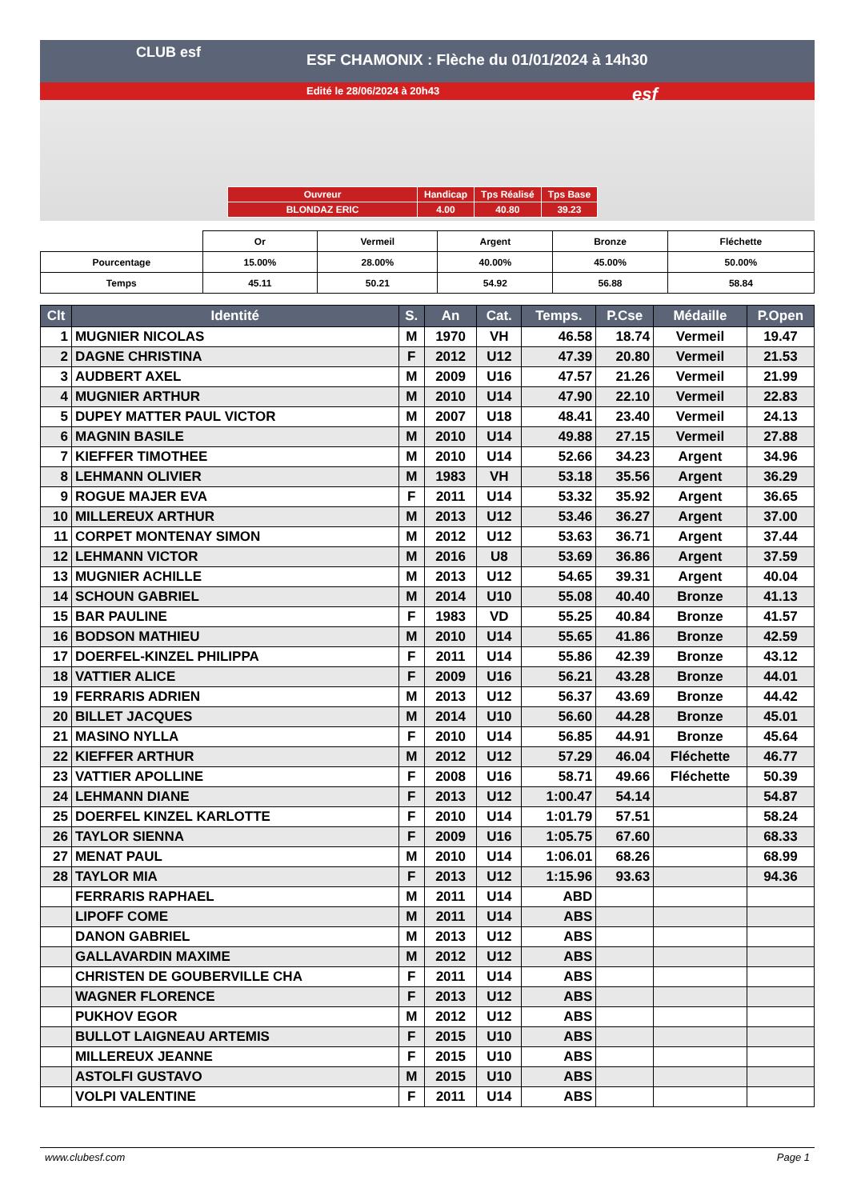ESF CHAMONIX : Flèche du 01/01/2024 à 14h30
Edité le 28/06/2024 à 20h43
CLUB esf
esf
| Ouvreur | Handicap | Tps Réalisé | Tps Base |
| BLONDAZ ERIC | 4.00 | 40.80 | 39.23 |
| | Or | Vermeil | Argent | Bronze | Fléchette |
| Pourcentage | 15.00% | 28.00% | 40.00% | 45.00% | 50.00% |
| Temps | 45.11 | 50.21 | 54.92 | 56.88 | 58.84 |
| Clt | Identité | S. | An | Cat. | Temps. | P.Cse | Médaille | P.Open |
| --- | --- | --- | --- | --- | --- | --- | --- | --- |
| 1 | MUGNIER NICOLAS | M | 1970 | VH | 46.58 | 18.74 | Vermeil | 19.47 |
| 2 | DAGNE CHRISTINA | F | 2012 | U12 | 47.39 | 20.80 | Vermeil | 21.53 |
| 3 | AUDBERT AXEL | M | 2009 | U16 | 47.57 | 21.26 | Vermeil | 21.99 |
| 4 | MUGNIER ARTHUR | M | 2010 | U14 | 47.90 | 22.10 | Vermeil | 22.83 |
| 5 | DUPEY MATTER PAUL VICTOR | M | 2007 | U18 | 48.41 | 23.40 | Vermeil | 24.13 |
| 6 | MAGNIN BASILE | M | 2010 | U14 | 49.88 | 27.15 | Vermeil | 27.88 |
| 7 | KIEFFER TIMOTHEE | M | 2010 | U14 | 52.66 | 34.23 | Argent | 34.96 |
| 8 | LEHMANN OLIVIER | M | 1983 | VH | 53.18 | 35.56 | Argent | 36.29 |
| 9 | ROGUE MAJER EVA | F | 2011 | U14 | 53.32 | 35.92 | Argent | 36.65 |
| 10 | MILLEREUX ARTHUR | M | 2013 | U12 | 53.46 | 36.27 | Argent | 37.00 |
| 11 | CORPET MONTENAY SIMON | M | 2012 | U12 | 53.63 | 36.71 | Argent | 37.44 |
| 12 | LEHMANN VICTOR | M | 2016 | U8 | 53.69 | 36.86 | Argent | 37.59 |
| 13 | MUGNIER ACHILLE | M | 2013 | U12 | 54.65 | 39.31 | Argent | 40.04 |
| 14 | SCHOUN GABRIEL | M | 2014 | U10 | 55.08 | 40.40 | Bronze | 41.13 |
| 15 | BAR PAULINE | F | 1983 | VD | 55.25 | 40.84 | Bronze | 41.57 |
| 16 | BODSON MATHIEU | M | 2010 | U14 | 55.65 | 41.86 | Bronze | 42.59 |
| 17 | DOERFEL-KINZEL PHILIPPA | F | 2011 | U14 | 55.86 | 42.39 | Bronze | 43.12 |
| 18 | VATTIER ALICE | F | 2009 | U16 | 56.21 | 43.28 | Bronze | 44.01 |
| 19 | FERRARIS ADRIEN | M | 2013 | U12 | 56.37 | 43.69 | Bronze | 44.42 |
| 20 | BILLET JACQUES | M | 2014 | U10 | 56.60 | 44.28 | Bronze | 45.01 |
| 21 | MASINO NYLLA | F | 2010 | U14 | 56.85 | 44.91 | Bronze | 45.64 |
| 22 | KIEFFER ARTHUR | M | 2012 | U12 | 57.29 | 46.04 | Fléchette | 46.77 |
| 23 | VATTIER APOLLINE | F | 2008 | U16 | 58.71 | 49.66 | Fléchette | 50.39 |
| 24 | LEHMANN DIANE | F | 2013 | U12 | 1:00.47 | 54.14 | | 54.87 |
| 25 | DOERFEL KINZEL KARLOTTE | F | 2010 | U14 | 1:01.79 | 57.51 | | 58.24 |
| 26 | TAYLOR SIENNA | F | 2009 | U16 | 1:05.75 | 67.60 | | 68.33 |
| 27 | MENAT PAUL | M | 2010 | U14 | 1:06.01 | 68.26 | | 68.99 |
| 28 | TAYLOR MIA | F | 2013 | U12 | 1:15.96 | 93.63 | | 94.36 |
| | FERRARIS RAPHAEL | M | 2011 | U14 | ABD | | | |
| | LIPOFF COME | M | 2011 | U14 | ABS | | | |
| | DANON GABRIEL | M | 2013 | U12 | ABS | | | |
| | GALLAVARDIN MAXIME | M | 2012 | U12 | ABS | | | |
| | CHRISTEN DE GOUBERVILLE CHA | F | 2011 | U14 | ABS | | | |
| | WAGNER FLORENCE | F | 2013 | U12 | ABS | | | |
| | PUKHOV EGOR | M | 2012 | U12 | ABS | | | |
| | BULLOT LAIGNEAU ARTEMIS | F | 2015 | U10 | ABS | | | |
| | MILLEREUX JEANNE | F | 2015 | U10 | ABS | | | |
| | ASTOLFI GUSTAVO | M | 2015 | U10 | ABS | | | |
| | VOLPI VALENTINE | F | 2011 | U14 | ABS | | | |
www.clubesf.com Page 1